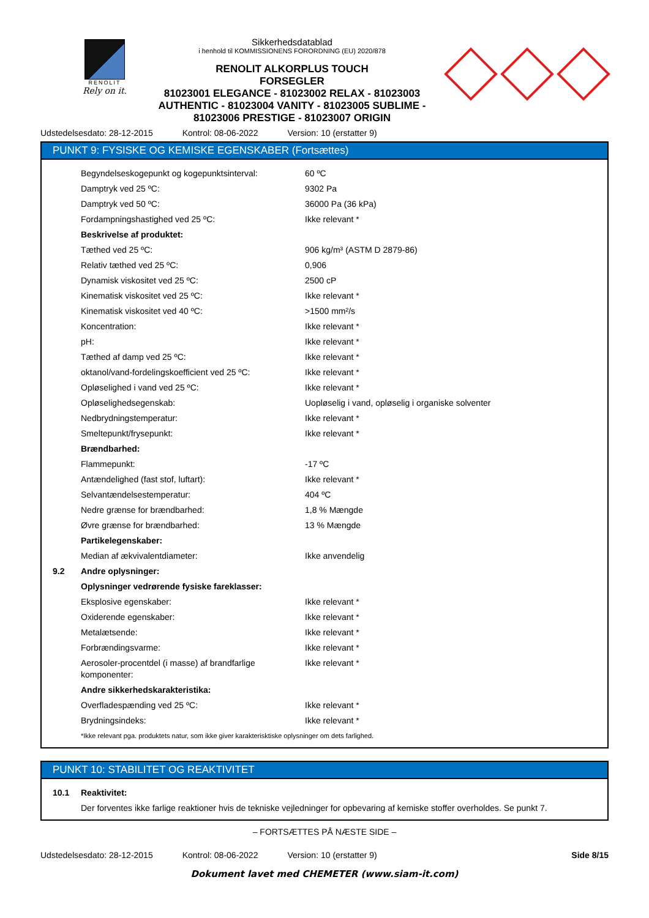RENOLIT
Rely on it.
Sikkerhedsdatablad
i henhold til KOMMISSIONENS FORORDNING (EU) 2020/878
RENOLIT ALKORPLUS TOUCH
FORSEGLER
81023001 ELEGANCE - 81023002 RELAX - 81023003
AUTHENTIC - 81023004 VANITY - 81023005 SUBLIME -
81023006 PRESTIGE - 81023007 ORIGIN
Udstedelsesdato: 28-12-2015 Kontrol: 08-06-2022 Version: 10 (erstatter 9)
PUNKT 9: FYSISKE OG KEMISKE EGENSKABER (Fortsættes)
| | Begyndelseskogepunkt og kogepunktsinterval: | 60 ºC |
| | Damptryk ved 25 ºC: | 9302 Pa |
| | Damptryk ved 50 ºC: | 36000 Pa (36 kPa) |
| | Fordampningshastighed ved 25 ºC: | Ikke relevant * |
| | Beskrivelse af produktet: | |
| | Tæthed ved 25 ºC: | 906 kg/m³ (ASTM D 2879-86) |
| | Relativ tæthed ved 25 ºC: | 0,906 |
| | Dynamisk viskositet ved 25 ºC: | 2500 cP |
| | Kinematisk viskositet ved 25 ºC: | Ikke relevant * |
| | Kinematisk viskositet ved 40 ºC: | >1500 mm²/s |
| | Koncentration: | Ikke relevant * |
| | pH: | Ikke relevant * |
| | Tæthed af damp ved 25 ºC: | Ikke relevant * |
| | oktanol/vand-fordelingskoefficient ved 25 ºC: | Ikke relevant * |
| | Opløselighed i vand ved 25 ºC: | Ikke relevant * |
| | Opløselighedsegenskab: | Uopløselig i vand, opløselig i organiske solventer |
| | Nedbrydningstemperatur: | Ikke relevant * |
| | Smeltepunkt/frysepunkt: | Ikke relevant * |
| | Brændbarhed: | |
| | Flammepunkt: | -17 ºC |
| | Antændelighed (fast stof, luftart): | Ikke relevant * |
| | Selvantændelsestemperatur: | 404 ºC |
| | Nedre grænse for brændbarhed: | 1,8 % Mængde |
| | Øvre grænse for brændbarhed: | 13 % Mængde |
| | Partikelegenskaber: | |
| | Median af ækvivalentdiameter: | Ikke anvendelig |
| 9.2 | Andre oplysninger: | |
| | Oplysninger vedrørende fysiske fareklasser: | |
| | Eksplosive egenskaber: | Ikke relevant * |
| | Oxiderende egenskaber: | Ikke relevant * |
| | Metalætsende: | Ikke relevant * |
| | Forbrændingsvarme: | Ikke relevant * |
| | Aerosoler-procentdel (i masse) af brandfarlige komponenter: | Ikke relevant * |
| | Andre sikkerhedskarakteristika: | |
| | Overfladespænding ved 25 ºC: | Ikke relevant * |
| | Brydningsindeks: | Ikke relevant * |
| | *Ikke relevant pga. produktets natur, som ikke giver karakterisktiske oplysninger om dets farlighed. | |
PUNKT 10: STABILITET OG REAKTIVITET
| 10.1 | Reaktivitet: |
| | Der forventes ikke farlige reaktioner hvis de tekniske vejledninger for opbevaring af kemiske stoffer overholdes. Se punkt 7. |
– FORTSÆTTES PÅ NÆSTE SIDE –
Udstedelsesdato: 28-12-2015 Kontrol: 08-06-2022 Version: 10 (erstatter 9) Side 8/15
Dokument lavet med CHEMETER (www.siam-it.com)